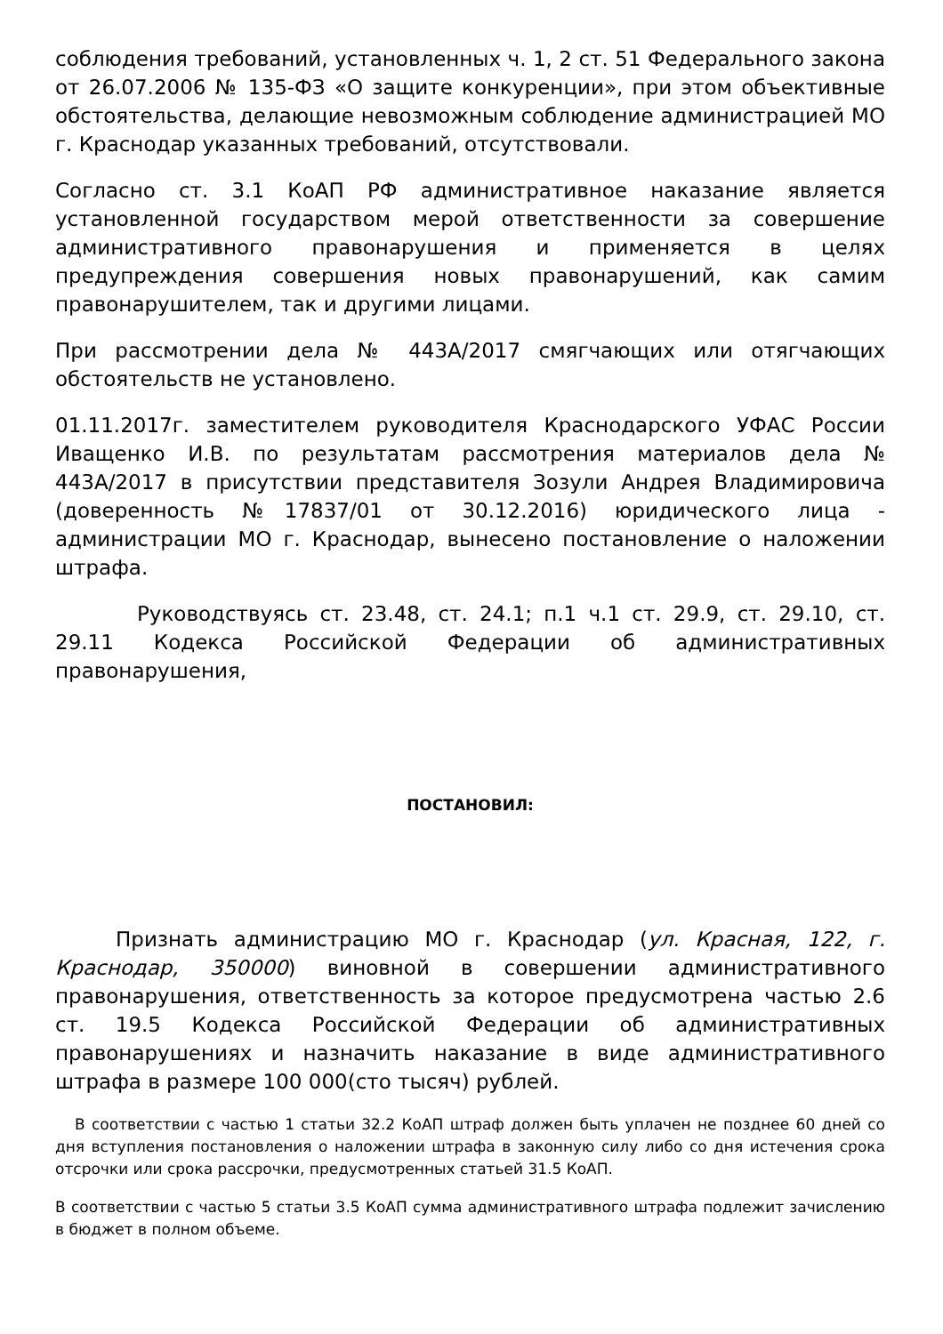соблюдения требований, установленных ч. 1, 2 ст. 51 Федерального закона от 26.07.2006 № 135-ФЗ «О защите конкуренции», при этом объективные обстоятельства, делающие невозможным соблюдение администрацией МО г. Краснодар указанных требований, отсутствовали.
Согласно ст. 3.1 КоАП РФ административное наказание является установленной государством мерой ответственности за совершение административного правонарушения и применяется в целях предупреждения совершения новых правонарушений, как самим правонарушителем, так и другими лицами.
При рассмотрении дела № 443А/2017 смягчающих или отягчающих обстоятельств не установлено.
01.11.2017г. заместителем руководителя Краснодарского УФАС России Иващенко И.В. по результатам рассмотрения материалов дела № 443А/2017 в присутствии представителя Зозули Андрея Владимировича (доверенность №17837/01 от 30.12.2016) юридического лица - администрации МО г. Краснодар, вынесено постановление о наложении штрафа.
Руководствуясь ст. 23.48, ст. 24.1; п.1 ч.1 ст. 29.9, ст. 29.10, ст. 29.11 Кодекса Российской Федерации об административных правонарушения,
ПОСТАНОВИЛ:
Признать администрацию МО г. Краснодар (ул. Красная, 122, г. Краснодар, 350000) виновной в совершении административного правонарушения, ответственность за которое предусмотрена частью 2.6 ст. 19.5 Кодекса Российской Федерации об административных правонарушениях и назначить наказание в виде административного штрафа в размере 100 000(сто тысяч) рублей.
В соответствии с частью 1 статьи 32.2 КоАП штраф должен быть уплачен не позднее 60 дней со дня вступления постановления о наложении штрафа в законную силу либо со дня истечения срока отсрочки или срока рассрочки, предусмотренных статьей 31.5 КоАП.
В соответствии с частью 5 статьи 3.5 КоАП сумма административного штрафа подлежит зачислению в бюджет в полном объеме.